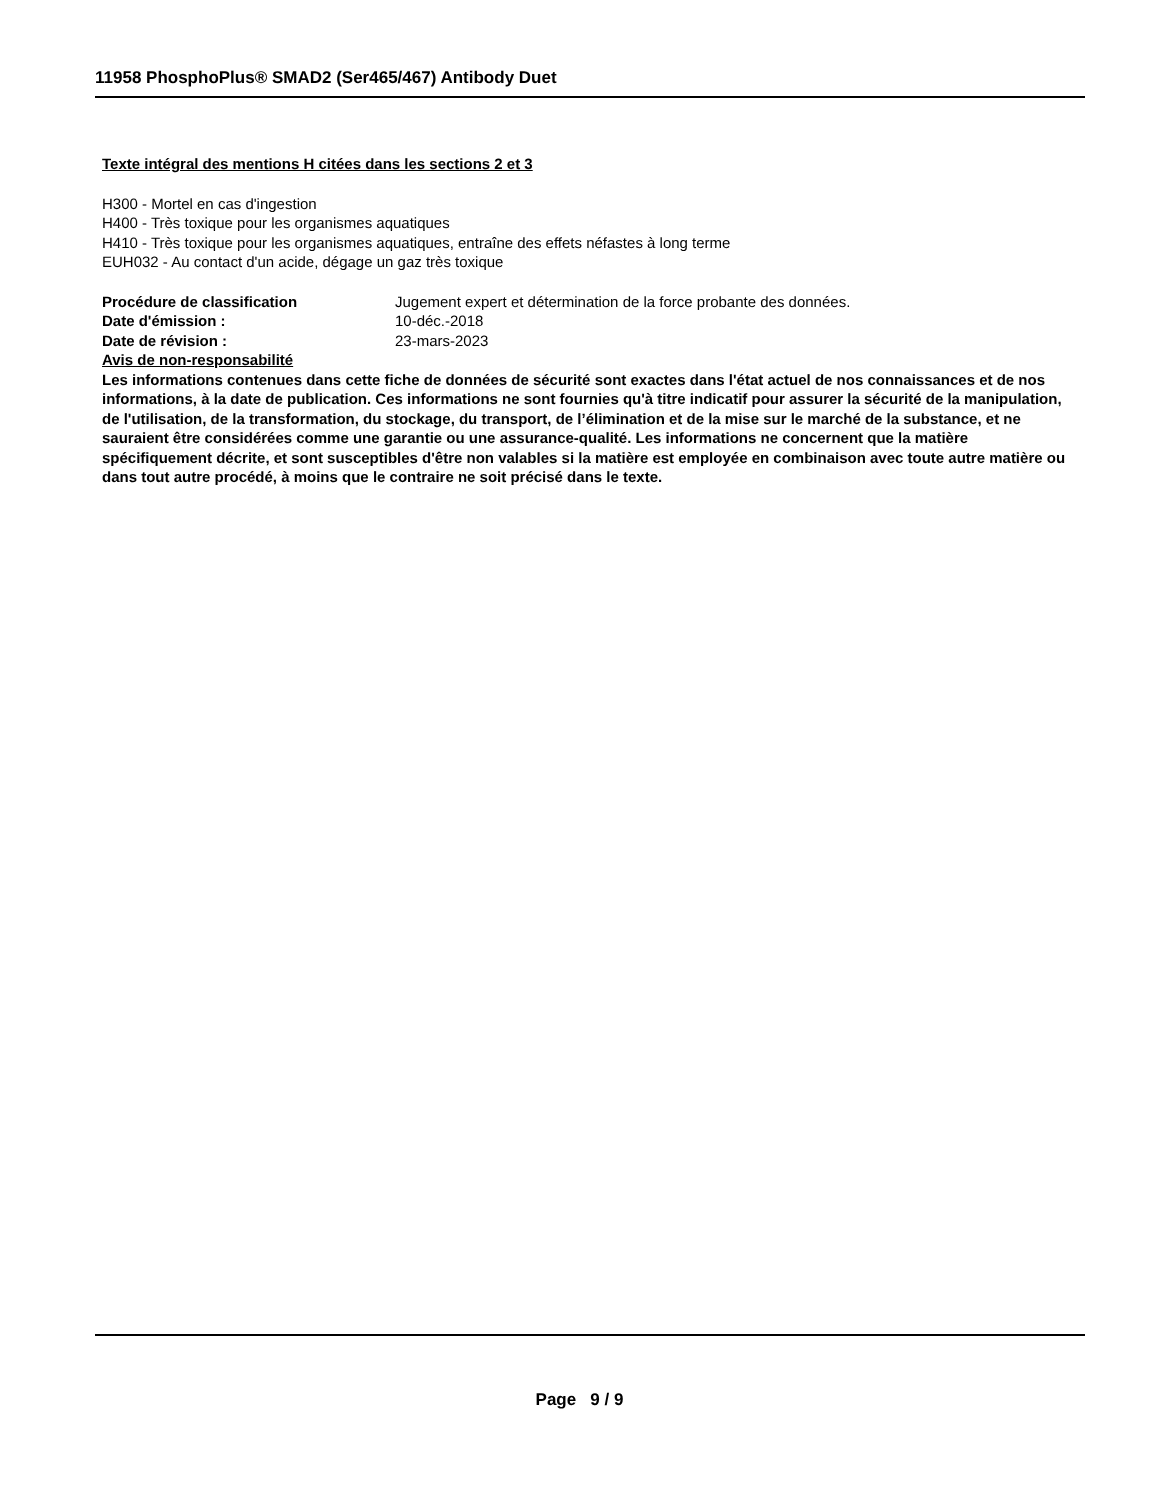11958 PhosphoPlus® SMAD2 (Ser465/467) Antibody Duet
Texte intégral des mentions H citées dans les sections 2 et 3
H300 - Mortel en cas d'ingestion
H400 - Très toxique pour les organismes aquatiques
H410 - Très toxique pour les organismes aquatiques, entraîne des effets néfastes à long terme
EUH032 - Au contact d'un acide, dégage un gaz très toxique
Procédure de classification Jugement expert et détermination de la force probante des données.
Date d'émission : 10-déc.-2018
Date de révision : 23-mars-2023
Avis de non-responsabilité
Les informations contenues dans cette fiche de données de sécurité sont exactes dans l'état actuel de nos connaissances et de nos informations, à la date de publication. Ces informations ne sont fournies qu'à titre indicatif pour assurer la sécurité de la manipulation, de l'utilisation, de la transformation, du stockage, du transport, de l’élimination et de la mise sur le marché de la substance, et ne sauraient être considérées comme une garantie ou une assurance-qualité. Les informations ne concernent que la matière spécifiquement décrite, et sont susceptibles d'être non valables si la matière est employée en combinaison avec toute autre matière ou dans tout autre procédé, à moins que le contraire ne soit précisé dans le texte.
Page 9 / 9